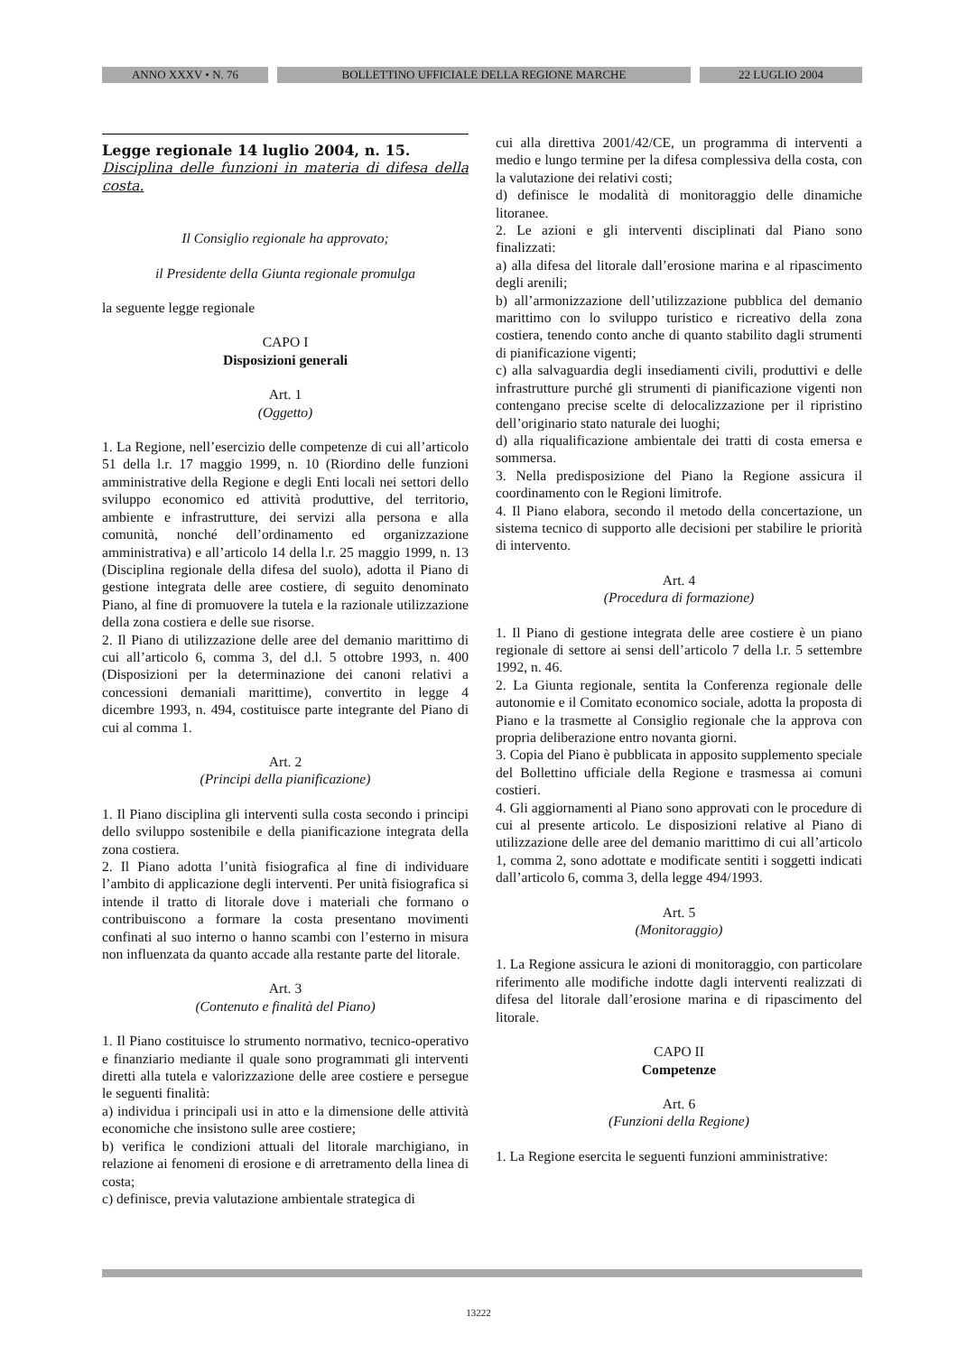ANNO XXXV • N. 76 BOLLETTINO UFFICIALE DELLA REGIONE MARCHE 22 LUGLIO 2004
Legge regionale 14 luglio 2004, n. 15.
Disciplina delle funzioni in materia di difesa della costa.
Il Consiglio regionale ha approvato;
il Presidente della Giunta regionale promulga
la seguente legge regionale
CAPO I
Disposizioni generali
Art. 1
(Oggetto)
1. La Regione, nell’esercizio delle competenze di cui all’articolo 51 della l.r. 17 maggio 1999, n. 10 (Riordino delle funzioni amministrative della Regione e degli Enti locali nei settori dello sviluppo economico ed attività produttive, del territorio, ambiente e infrastrutture, dei servizi alla persona e alla comunità, nonché dell’ordinamento ed organizzazione amministrativa) e all’articolo 14 della l.r. 25 maggio 1999, n. 13 (Disciplina regionale della difesa del suolo), adotta il Piano di gestione integrata delle aree costiere, di seguito denominato Piano, al fine di promuovere la tutela e la razionale utilizzazione della zona costiera e delle sue risorse.
2. Il Piano di utilizzazione delle aree del demanio marittimo di cui all’articolo 6, comma 3, del d.l. 5 ottobre 1993, n. 400 (Disposizioni per la determinazione dei canoni relativi a concessioni demaniali marittime), convertito in legge 4 dicembre 1993, n. 494, costituisce parte integrante del Piano di cui al comma 1.
Art. 2
(Principi della pianificazione)
1. Il Piano disciplina gli interventi sulla costa secondo i principi dello sviluppo sostenibile e della pianificazione integrata della zona costiera.
2. Il Piano adotta l’unità fisiografica al fine di individuare l’ambito di applicazione degli interventi. Per unità fisiografica si intende il tratto di litorale dove i materiali che formano o contribuiscono a formare la costa presentano movimenti confinati al suo interno o hanno scambi con l’esterno in misura non influenzata da quanto accade alla restante parte del litorale.
Art. 3
(Contenuto e finalità del Piano)
1. Il Piano costituisce lo strumento normativo, tecnico-operativo e finanziario mediante il quale sono programmati gli interventi diretti alla tutela e valorizzazione delle aree costiere e persegue le seguenti finalità:
a) individua i principali usi in atto e la dimensione delle attività economiche che insistono sulle aree costiere;
b) verifica le condizioni attuali del litorale marchigiano, in relazione ai fenomeni di erosione e di arretramento della linea di costa;
c) definisce, previa valutazione ambientale strategica di
cui alla direttiva 2001/42/CE, un programma di interventi a medio e lungo termine per la difesa complessiva della costa, con la valutazione dei relativi costi;
d) definisce le modalità di monitoraggio delle dinamiche litoranee.
2. Le azioni e gli interventi disciplinati dal Piano sono finalizzati:
a) alla difesa del litorale dall’erosione marina e al ripascimento degli arenili;
b) all’armonizzazione dell’utilizzazione pubblica del demanio marittimo con lo sviluppo turistico e ricreativo della zona costiera, tenendo conto anche di quanto stabilito dagli strumenti di pianificazione vigenti;
c) alla salvaguardia degli insediamenti civili, produttivi e delle infrastrutture purché gli strumenti di pianificazione vigenti non contengano precise scelte di delocalizzazione per il ripristino dell’originario stato naturale dei luoghi;
d) alla riqualificazione ambientale dei tratti di costa emersa e sommersa.
3. Nella predisposizione del Piano la Regione assicura il coordinamento con le Regioni limitrofe.
4. Il Piano elabora, secondo il metodo della concertazione, un sistema tecnico di supporto alle decisioni per stabilire le priorità di intervento.
Art. 4
(Procedura di formazione)
1. Il Piano di gestione integrata delle aree costiere è un piano regionale di settore ai sensi dell’articolo 7 della l.r. 5 settembre 1992, n. 46.
2. La Giunta regionale, sentita la Conferenza regionale delle autonomie e il Comitato economico sociale, adotta la proposta di Piano e la trasmette al Consiglio regionale che la approva con propria deliberazione entro novanta giorni.
3. Copia del Piano è pubblicata in apposito supplemento speciale del Bollettino ufficiale della Regione e trasmessa ai comuni costieri.
4. Gli aggiornamenti al Piano sono approvati con le procedure di cui al presente articolo. Le disposizioni relative al Piano di utilizzazione delle aree del demanio marittimo di cui all’articolo 1, comma 2, sono adottate e modificate sentiti i soggetti indicati dall’articolo 6, comma 3, della legge 494/1993.
Art. 5
(Monitoraggio)
1. La Regione assicura le azioni di monitoraggio, con particolare riferimento alle modifiche indotte dagli interventi realizzati di difesa del litorale dall’erosione marina e di ripascimento del litorale.
CAPO II
Competenze
Art. 6
(Funzioni della Regione)
1. La Regione esercita le seguenti funzioni amministrative:
13222